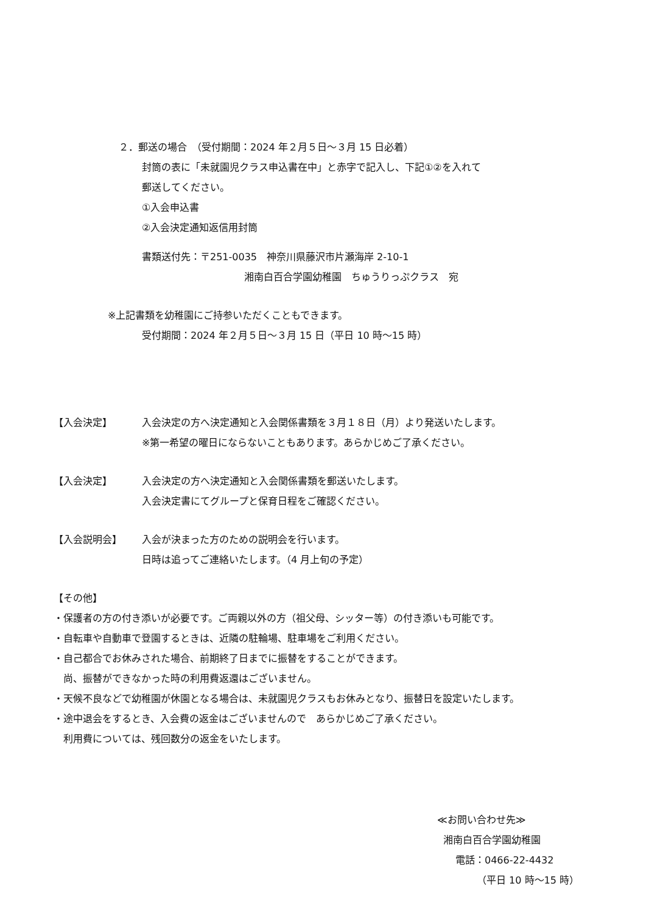２．郵送の場合　（受付期間：2024 年２月５日～３月 15 日必着）
封筒の表に「未就園児クラス申込書在中」と赤字で記入し、下記①②を入れて
郵送してください。
①入会申込書
②入会決定通知返信用封筒
書類送付先：〒251-0035　神奈川県藤沢市片瀬海岸 2-10-1
湘南白百合学園幼稚園　ちゅうりっぷクラス　宛
※上記書類を幼稚園にご持参いただくこともできます。
受付期間：2024 年２月５日～３月 15 日（平日 10 時～15 時）
【入会決定】 入会決定の方へ決定通知と入会関係書類を３月１８日（月）より発送いたします。
※第一希望の曜日にならないこともあります。あらかじめご了承ください。
【入会決定】 入会決定の方へ決定通知と入会関係書類を郵送いたします。
入会決定書にてグループと保育日程をご確認ください。
【入会説明会】 入会が決まった方のための説明会を行います。
日時は追ってご連絡いたします。（4 月上旬の予定）
【その他】
・保護者の方の付き添いが必要です。ご両親以外の方（祖父母、シッター等）の付き添いも可能です。
・自転車や自動車で登園するときは、近隣の駐輪場、駐車場をご利用ください。
・自己都合でお休みされた場合、前期終了日までに振替をすることができます。
　尚、振替ができなかった時の利用費返還はございません。
・天候不良などで幼稚園が休園となる場合は、未就園児クラスもお休みとなり、振替日を設定いたします。
・途中退会をするとき、入会費の返金はございませんので　あらかじめご了承ください。
　利用費については、残回数分の返金をいたします。
≪お問い合わせ先≫
湘南白百合学園幼稚園
電話：0466-22-4432
（平日 10 時～15 時）